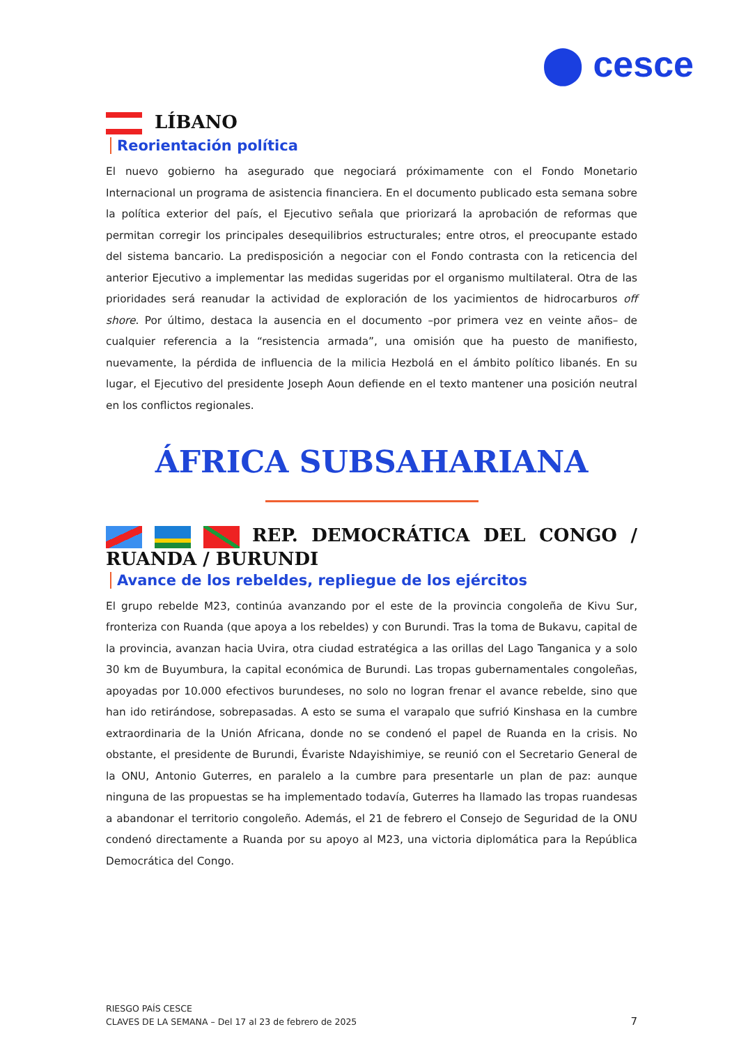⬤ cesce
LÍBANO
Reorientación política
El nuevo gobierno ha asegurado que negociará próximamente con el Fondo Monetario Internacional un programa de asistencia financiera. En el documento publicado esta semana sobre la política exterior del país, el Ejecutivo señala que priorizará la aprobación de reformas que permitan corregir los principales desequilibrios estructurales; entre otros, el preocupante estado del sistema bancario. La predisposición a negociar con el Fondo contrasta con la reticencia del anterior Ejecutivo a implementar las medidas sugeridas por el organismo multilateral. Otra de las prioridades será reanudar la actividad de exploración de los yacimientos de hidrocarburos off shore. Por último, destaca la ausencia en el documento –por primera vez en veinte años– de cualquier referencia a la “resistencia armada”, una omisión que ha puesto de manifiesto, nuevamente, la pérdida de influencia de la milicia Hezbolá en el ámbito político libanés. En su lugar, el Ejecutivo del presidente Joseph Aoun defiende en el texto mantener una posición neutral en los conflictos regionales.
ÁFRICA SUBSAHARIANA
REP. DEMOCRÁTICA DEL CONGO / RUANDA / BURUNDI
Avance de los rebeldes, repliegue de los ejércitos
El grupo rebelde M23, continúa avanzando por el este de la provincia congoleña de Kivu Sur, fronteriza con Ruanda (que apoya a los rebeldes) y con Burundi. Tras la toma de Bukavu, capital de la provincia, avanzan hacia Uvira, otra ciudad estratégica a las orillas del Lago Tanganica y a solo 30 km de Buyumbura, la capital económica de Burundi. Las tropas gubernamentales congoleñas, apoyadas por 10.000 efectivos burundeses, no solo no logran frenar el avance rebelde, sino que han ido retirándose, sobrepasadas. A esto se suma el varapalo que sufrió Kinshasa en la cumbre extraordinaria de la Unión Africana, donde no se condenó el papel de Ruanda en la crisis. No obstante, el presidente de Burundi, Évariste Ndayishimiye, se reunió con el Secretario General de la ONU, Antonio Guterres, en paralelo a la cumbre para presentarle un plan de paz: aunque ninguna de las propuestas se ha implementado todavía, Guterres ha llamado las tropas ruandesas a abandonar el territorio congoleño. Además, el 21 de febrero el Consejo de Seguridad de la ONU condenó directamente a Ruanda por su apoyo al M23, una victoria diplomática para la República Democrática del Congo.
RIESGO PAÍS CESCE
CLAVES DE LA SEMANA – Del 17 al 23 de febrero de 2025
7